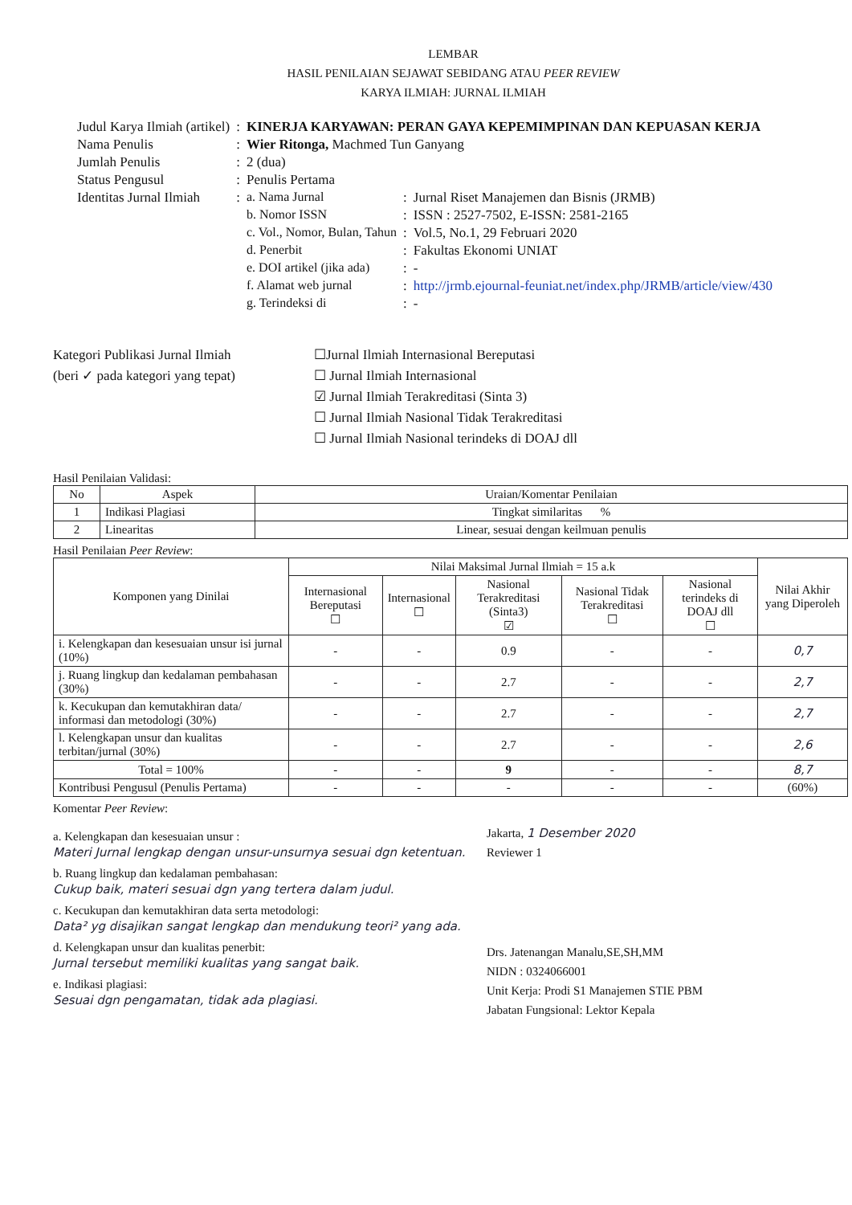LEMBAR
HASIL PENILAIAN SEJAWAT SEBIDANG ATAU PEER REVIEW
KARYA ILMIAH: JURNAL ILMIAH
| Judul Karya Ilmiah (artikel) | : | KINERJA KARYAWAN: PERAN GAYA KEPEMIMPINAN DAN KEPUASAN KERJA | | |
| Nama Penulis | : | Wier Ritonga, Machmed Tun Ganyang | | |
| Jumlah Penulis | : | 2 (dua) | | |
| Status Pengusul | : | Penulis Pertama | | |
| Identitas Jurnal Ilmiah | : | a. Nama Jurnal | : | Jurnal Riset Manajemen dan Bisnis (JRMB) |
| | | b. Nomor ISSN | : | ISSN : 2527-7502, E-ISSN: 2581-2165 |
| | | c. Vol., Nomor, Bulan, Tahun | : | Vol.5, No.1, 29 Februari 2020 |
| | | d. Penerbit | : | Fakultas Ekonomi UNIAT |
| | | e. DOI artikel (jika ada) | : | - |
| | | f. Alamat web jurnal | : | http://jrmb.ejournal-feuniat.net/index.php/JRMB/article/view/430 |
| | | g. Terindeksi di | : | - |
Kategori Publikasi Jurnal Ilmiah
(beri ✓ pada kategori yang tepat)
☐Jurnal Ilmiah Internasional Bereputasi
☐ Jurnal Ilmiah Internasional
☑ Jurnal Ilmiah Terakreditasi (Sinta 3)
☐ Jurnal Ilmiah Nasional Tidak Terakreditasi
☐ Jurnal Ilmiah Nasional terindeks di DOAJ dll
Hasil Penilaian Validasi:
| No | Aspek | Uraian/Komentar Penilaian |
| 1 | Indikasi Plagiasi | Tingkat similaritas % |
| 2 | Linearitas | Linear, sesuai dengan keilmuan penulis |
Hasil Penilaian Peer Review:
| Komponen yang Dinilai | Nilai Maksimal Jurnal Ilmiah = 15 a.k | | | | | Nilai Akhir yang Diperoleh |
| --- | --- | --- | --- | --- | --- | --- |
| | Internasional Bereputasi ☐ | Internasional ☐ | Nasional Terakreditasi (Sinta3) ☑ | Nasional Tidak Terakreditasi ☐ | Nasional terindeks di DOAJ dll ☐ | |
| i. Kelengkapan dan kesesuaian unsur isi jurnal (10%) | - | - | 0.9 | - | - | 0,7 |
| j. Ruang lingkup dan kedalaman pembahasan (30%) | - | - | 2.7 | - | - | 2,7 |
| k. Kecukupan dan kemutakhiran data/ informasi dan metodologi (30%) | - | - | 2.7 | - | - | 2,7 |
| l. Kelengkapan unsur dan kualitas terbitan/jurnal (30%) | - | - | 2.7 | - | - | 2,6 |
| Total = 100% | - | - | 9 | - | - | 8,7 |
| Kontribusi Pengusul (Penulis Pertama) | - | - | - | - | - | (60%) |
Komentar Peer Review:
a. Kelengkapan dan kesesuaian unsur :
Materi Jurnal lengkap dengan unsur-unsurnya sesuai dgn ketentuan.
b. Ruang lingkup dan kedalaman pembahasan:
Cukup baik, materi sesuai dgn yang tertera dalam judul.
c. Kecukupan dan kemutakhiran data serta metodologi:
Data² yg disajikan sangat lengkap dan mendukung teori² yang ada.
d. Kelengkapan unsur dan kualitas penerbit:
Jurnal tersebut memiliki kualitas yang sangat baik.
e. Indikasi plagiasi:
Sesuai dgn pengamatan, tidak ada plagiasi.
Jakarta, 1 Desember 2020
Reviewer 1
Drs. Jatenangan Manalu,SE,SH,MM
NIDN : 0324066001
Unit Kerja: Prodi S1 Manajemen STIE PBM
Jabatan Fungsional: Lektor Kepala